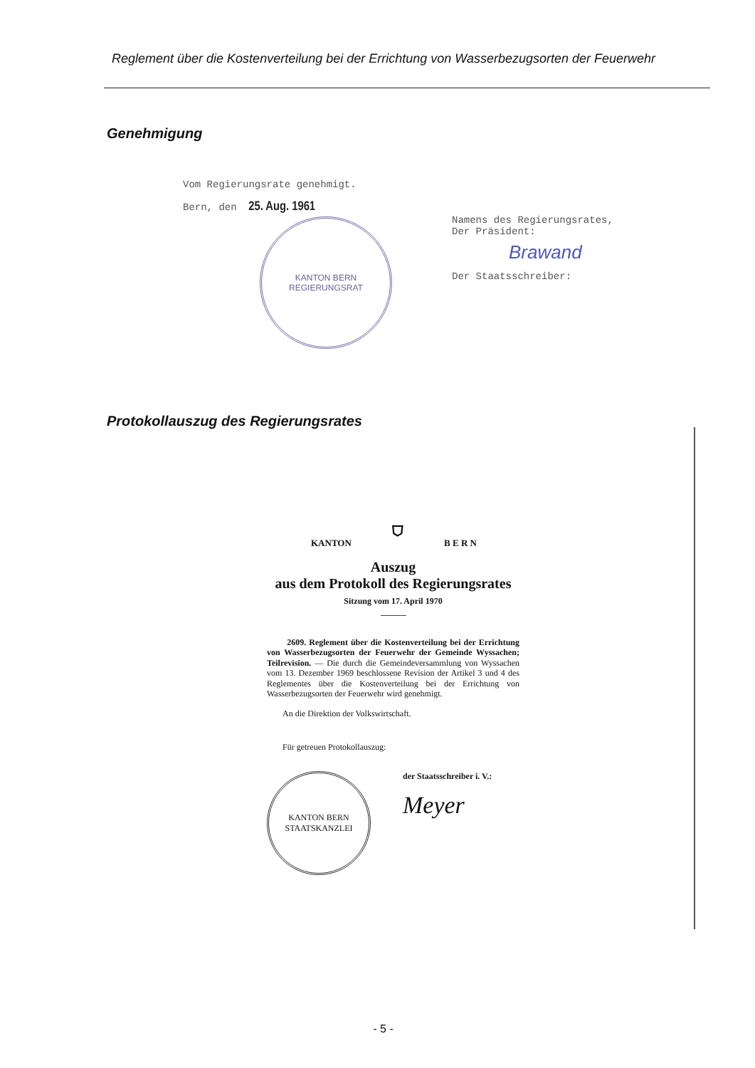Reglement über die Kostenverteilung bei der Errichtung von Wasserbezugsorten der Feuerwehr
Genehmigung
Vom Regierungsrate genehmigt.
Bern, den 25. Aug. 1961
KANTON BERN
REGIERUNGSRAT
Namens des Regierungsrates,
Der Präsident:
Brawand
Der Staatsschreiber:
Protokollauszug des Regierungsrates
KANTON ⛉ B E R N
Auszug
aus dem Protokoll des Regierungsrates
Sitzung vom 17. April 1970
2609. Reglement über die Kostenverteilung bei der Errichtung von Wasserbezugsorten der Feuerwehr der Gemeinde Wyssachen; Teilrevision. — Die durch die Gemeindeversammlung von Wyssachen vom 13. Dezember 1969 beschlossene Revision der Artikel 3 und 4 des Reglementes über die Kostenverteilung bei der Errichtung von Wasserbezugsorten der Feuerwehr wird genehmigt.
An die Direktion der Volkswirtschaft.
Für getreuen Protokollauszug:
KANTON BERN
STAATSKANZLEI
der Staatsschreiber i. V.:
Meyer
- 5 -